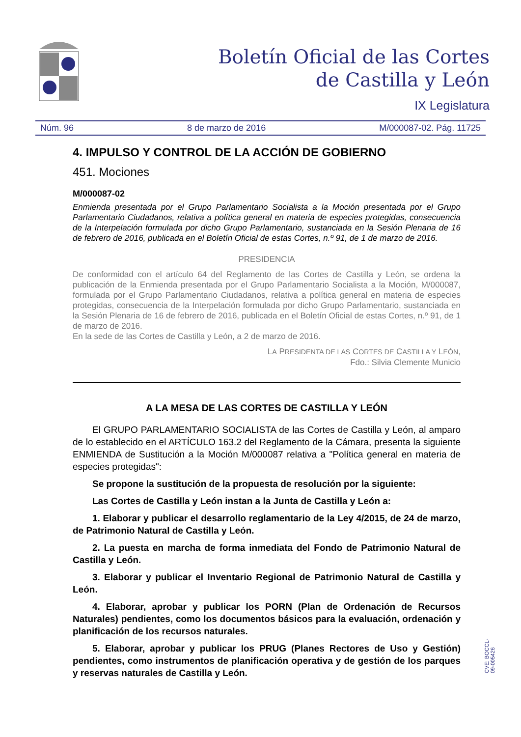Boletín Oficial de las Cortes
de Castilla y León
IX Legislatura
Núm. 96 8 de marzo de 2016 M/000087-02. Pág. 11725
4. IMPULSO Y CONTROL DE LA ACCIÓN DE GOBIERNO
451. Mociones
M/000087-02
Enmienda presentada por el Grupo Parlamentario Socialista a la Moción presentada por el Grupo Parlamentario Ciudadanos, relativa a política general en materia de especies protegidas, consecuencia de la Interpelación formulada por dicho Grupo Parlamentario, sustanciada en la Sesión Plenaria de 16 de febrero de 2016, publicada en el Boletín Oficial de estas Cortes, n.º 91, de 1 de marzo de 2016.
PRESIDENCIA
De conformidad con el artículo 64 del Reglamento de las Cortes de Castilla y León, se ordena la publicación de la Enmienda presentada por el Grupo Parlamentario Socialista a la Moción, M/000087, formulada por el Grupo Parlamentario Ciudadanos, relativa a política general en materia de especies protegidas, consecuencia de la Interpelación formulada por dicho Grupo Parlamentario, sustanciada en la Sesión Plenaria de 16 de febrero de 2016, publicada en el Boletín Oficial de estas Cortes, n.º 91, de 1 de marzo de 2016.
En la sede de las Cortes de Castilla y León, a 2 de marzo de 2016.
LA PRESIDENTA DE LAS CORTES DE CASTILLA Y LEÓN,
Fdo.: Silvia Clemente Municio
A LA MESA DE LAS CORTES DE CASTILLA Y LEÓN
El GRUPO PARLAMENTARIO SOCIALISTA de las Cortes de Castilla y León, al amparo de lo establecido en el ARTÍCULO 163.2 del Reglamento de la Cámara, presenta la siguiente ENMIENDA de Sustitución a la Moción M/000087 relativa a "Política general en materia de especies protegidas":
Se propone la sustitución de la propuesta de resolución por la siguiente:
Las Cortes de Castilla y León instan a la Junta de Castilla y León a:
1. Elaborar y publicar el desarrollo reglamentario de la Ley 4/2015, de 24 de marzo, de Patrimonio Natural de Castilla y León.
2. La puesta en marcha de forma inmediata del Fondo de Patrimonio Natural de Castilla y León.
3. Elaborar y publicar el Inventario Regional de Patrimonio Natural de Castilla y León.
4. Elaborar, aprobar y publicar los PORN (Plan de Ordenación de Recursos Naturales) pendientes, como los documentos básicos para la evaluación, ordenación y planificación de los recursos naturales.
5. Elaborar, aprobar y publicar los PRUG (Planes Rectores de Uso y Gestión) pendientes, como instrumentos de planificación operativa y de gestión de los parques y reservas naturales de Castilla y León.
CVE: BOCCL-09-005426